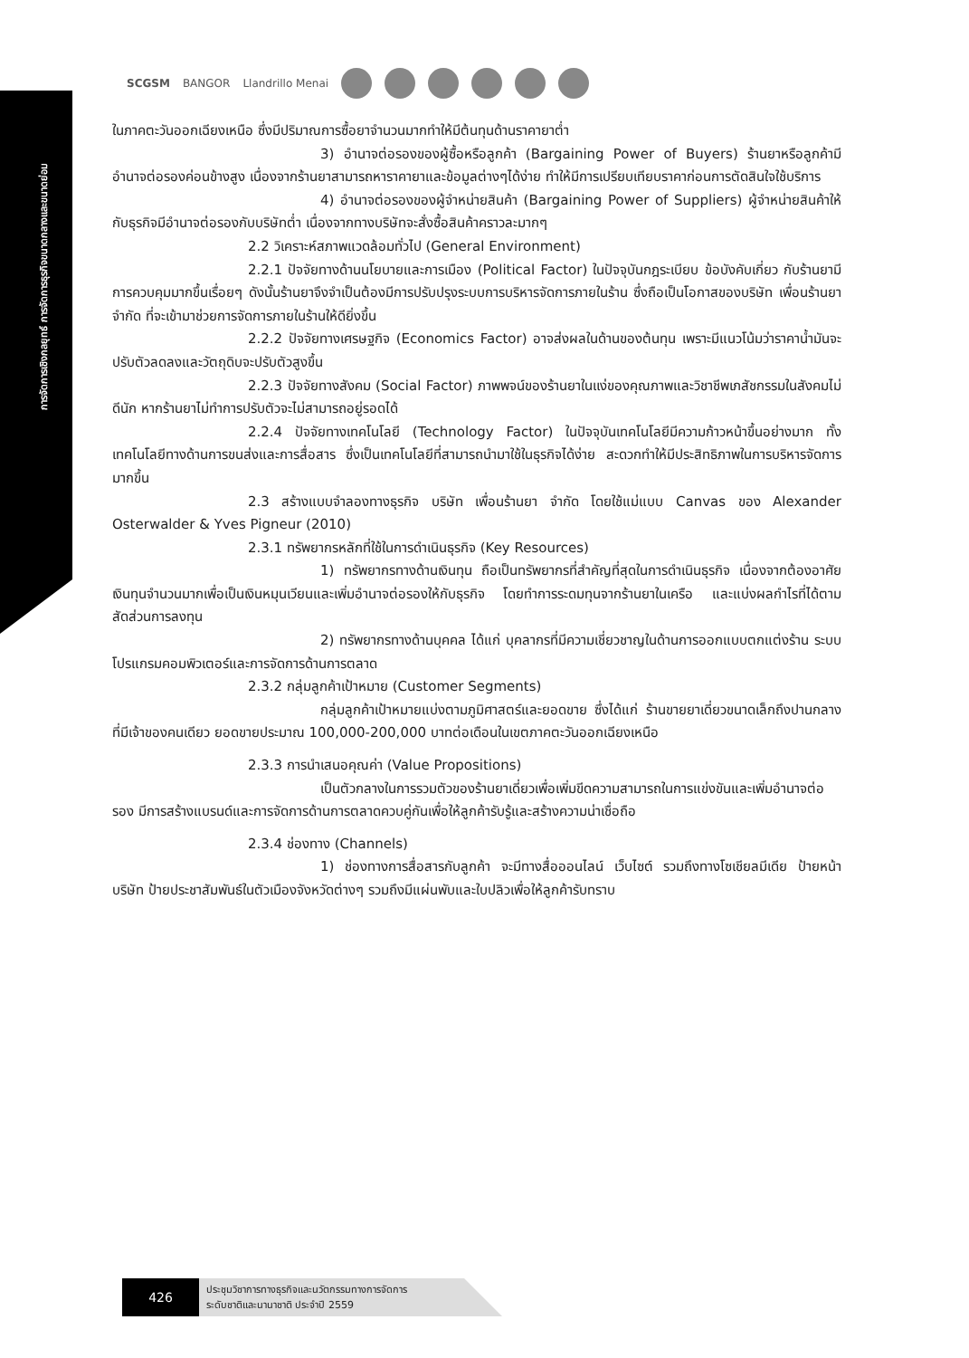การจัดการเชิงกลยุทธ์ การจัดการธุรกิจขนาดกลางและขนาดย่อม
SCGSM BANGOR Llandrillo Menai
ในภาคตะวันออกเฉียงเหนือ ซึ่งมีปริมาณการซื้อยาจำนวนมากทำให้มีต้นทุนด้านราคายาต่ำ
3) อำนาจต่อรองของผู้ซื้อหรือลูกค้า (Bargaining Power of Buyers) ร้านยาหรือลูกค้ามีอำนาจต่อรองค่อนข้างสูง เนื่องจากร้านยาสามารถหาราคายาและข้อมูลต่างๆได้ง่าย ทำให้มีการเปรียบเทียบราคาก่อนการตัดสินใจใช้บริการ
4) อำนาจต่อรองของผู้จำหน่ายสินค้า (Bargaining Power of Suppliers) ผู้จำหน่ายสินค้าให้กับธุรกิจมีอำนาจต่อรองกับบริษัทต่ำ เนื่องจากทางบริษัทจะสั่งซื้อสินค้าคราวละมากๆ
2.2 วิเคราะห์สภาพแวดล้อมทั่วไป (General Environment)
2.2.1 ปัจจัยทางด้านนโยบายและการเมือง (Political Factor) ในปัจจุบันกฎระเบียบ ข้อบังคับเกี่ยว กับร้านยามีการควบคุมมากขึ้นเรื่อยๆ ดังนั้นร้านยาจึงจำเป็นต้องมีการปรับปรุงระบบการบริหารจัดการภายในร้าน ซึ่งถือเป็นโอกาสของบริษัท เพื่อนร้านยา จำกัด ที่จะเข้ามาช่วยการจัดการภายในร้านให้ดียิ่งขึ้น
2.2.2 ปัจจัยทางเศรษฐกิจ (Economics Factor) อาจส่งผลในด้านของต้นทุน เพราะมีแนวโน้มว่าราคาน้ำมันจะปรับตัวลดลงและวัตถุดิบจะปรับตัวสูงขึ้น
2.2.3 ปัจจัยทางสังคม (Social Factor) ภาพพจน์ของร้านยาในแง่ของคุณภาพและวิชาชีพเภสัชกรรมในสังคมไม่ดีนัก หากร้านยาไม่ทำการปรับตัวจะไม่สามารถอยู่รอดได้
2.2.4 ปัจจัยทางเทคโนโลยี (Technology Factor) ในปัจจุบันเทคโนโลยีมีความก้าวหน้าขึ้นอย่างมาก ทั้งเทคโนโลยีทางด้านการขนส่งและการสื่อสาร ซึ่งเป็นเทคโนโลยีที่สามารถนำมาใช้ในธุรกิจได้ง่าย สะดวกทำให้มีประสิทธิภาพในการบริหารจัดการมากขึ้น
2.3 สร้างแบบจำลองทางธุรกิจ บริษัท เพื่อนร้านยา จำกัด โดยใช้แม่แบบ Canvas ของ Alexander Osterwalder & Yves Pigneur (2010)
2.3.1 ทรัพยากรหลักที่ใช้ในการดำเนินธุรกิจ (Key Resources)
1) ทรัพยากรทางด้านเงินทุน ถือเป็นทรัพยากรที่สำคัญที่สุดในการดำเนินธุรกิจ เนื่องจากต้องอาศัยเงินทุนจำนวนมากเพื่อเป็นเงินหมุนเวียนและเพิ่มอำนาจต่อรองให้กับธุรกิจ โดยทำการระดมทุนจากร้านยาในเครือ และแบ่งผลกำไรที่ได้ตามสัดส่วนการลงทุน
2) ทรัพยากรทางด้านบุคคล ได้แก่ บุคลากรที่มีความเชี่ยวชาญในด้านการออกแบบตกแต่งร้าน ระบบโปรแกรมคอมพิวเตอร์และการจัดการด้านการตลาด
2.3.2 กลุ่มลูกค้าเป้าหมาย (Customer Segments)
กลุ่มลูกค้าเป้าหมายแบ่งตามภูมิศาสตร์และยอดขาย ซึ่งได้แก่ ร้านขายยาเดี่ยวขนาดเล็กถึงปานกลางที่มีเจ้าของคนเดียว ยอดขายประมาณ 100,000-200,000 บาทต่อเดือนในเขตภาคตะวันออกเฉียงเหนือ
2.3.3 การนำเสนอคุณค่า (Value Propositions)
เป็นตัวกลางในการรวมตัวของร้านยาเดี่ยวเพื่อเพิ่มขีดความสามารถในการแข่งขันและเพิ่มอำนาจต่อรอง มีการสร้างแบรนด์และการจัดการด้านการตลาดควบคู่กันเพื่อให้ลูกค้ารับรู้และสร้างความน่าเชื่อถือ
2.3.4 ช่องทาง (Channels)
1) ช่องทางการสื่อสารกับลูกค้า จะมีทางสื่อออนไลน์ เว็บไซต์ รวมถึงทางโซเชียลมีเดีย ป้ายหน้าบริษัท ป้ายประชาสัมพันธ์ในตัวเมืองจังหวัดต่างๆ รวมถึงมีแผ่นพับและใบปลิวเพื่อให้ลูกค้ารับทราบ
426 ประชุมวิชาการทางธุรกิจและนวัตกรรมทางการจัดการ
ระดับชาติและนานาชาติ ประจำปี 2559